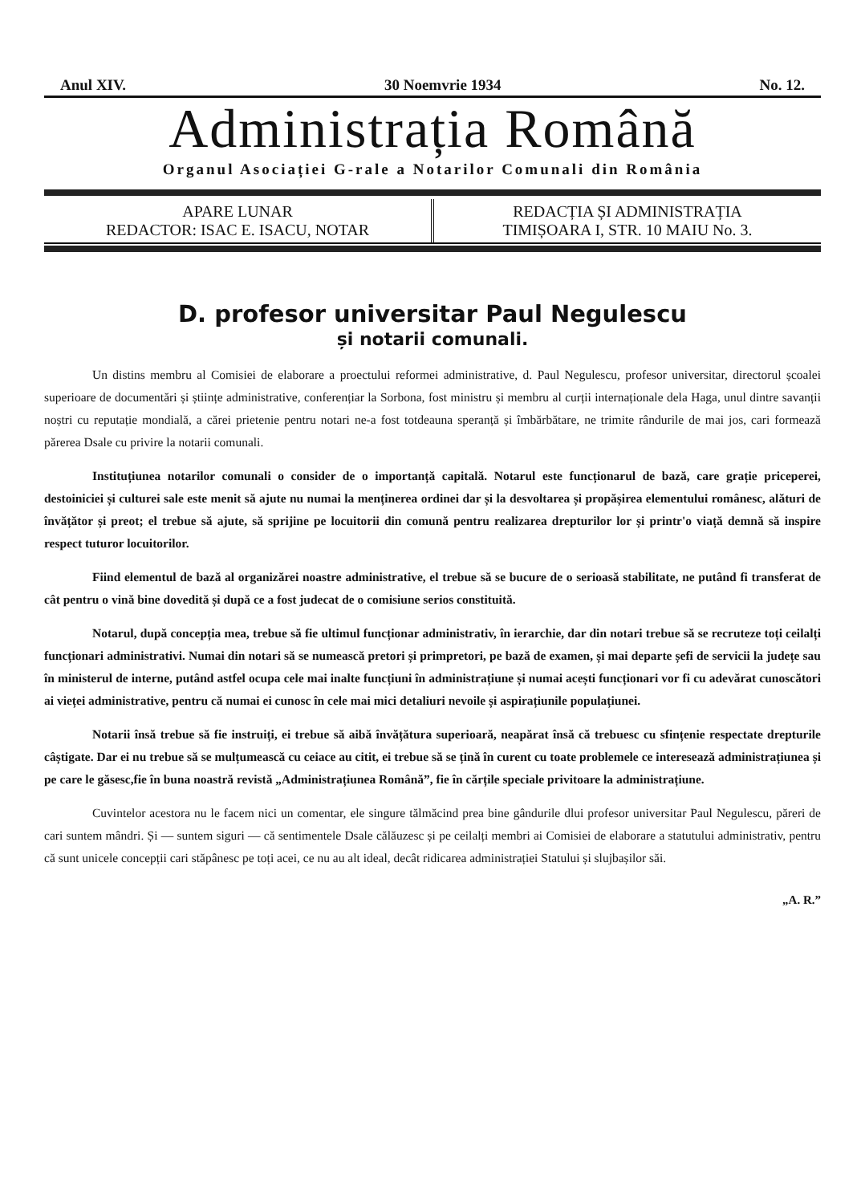Anul XIV. 30 Noemvrie 1934 No. 12.
Administrația Română
Organul Asociației G-rale a Notarilor Comunali din România
APARE LUNAR
REDACTOR: ISAC E. ISACU, NOTAR
REDACȚIA ȘI ADMINISTRAȚIA
TIMIȘOARA I, STR. 10 MAIU No. 3.
D. profesor universitar Paul Negulescu
și notarii comunali.
Un distins membru al Comisiei de elaborare a proectului reformei administrative, d. Paul Negulescu, profesor universitar, directorul școalei superioare de documentări și științe administrative, conferențiar la Sorbona, fost ministru și membru al curții internaționale dela Haga, unul dintre savanții noștri cu reputație mondială, a cărei prietenie pentru notari ne-a fost totdeauna speranță și îmbărbătare, ne trimite rândurile de mai jos, cari formează părerea Dsale cu privire la notarii comunali.
Instituțiunea notarilor comunali o consider de o importanță capitală. Notarul este funcționarul de bază, care grație priceperei, destoiniciei și culturei sale este menit să ajute nu numai la menținerea ordinei dar și la desvoltarea și propășirea elementului românesc, alături de învățător și preot; el trebue să ajute, să sprijine pe locuitorii din comună pentru realizarea drepturilor lor și printr'o viață demnă să inspire respect tuturor locuitorilor.
Fiind elementul de bază al organizărei noastre administrative, el trebue să se bucure de o serioasă stabilitate, ne putând fi transferat de cât pentru o vină bine dovedită și după ce a fost judecat de o comisiune serios constituită.
Notarul, după concepția mea, trebue să fie ultimul funcționar administrativ, în ierarchie, dar din notari trebue să se recruteze toți ceilalți funcționari administrativi. Numai din notari să se numească pretori și primpretori, pe bază de examen, și mai departe șefi de servicii la județe sau în ministerul de interne, putând astfel ocupa cele mai inalte funcțiuni în administrațiune și numai acești funcționari vor fi cu adevărat cunoscători ai vieței administrative, pentru că numai ei cunosc în cele mai mici detaliuri nevoile și aspirațiunile populațiunei.
Notarii însă trebue să fie instruiți, ei trebue să aibă învățătura superioară, neapărat însă că trebuesc cu sfințenie respectate drepturile câștigate. Dar ei nu trebue să se mulțumească cu ceiace au citit, ei trebue să se țină în curent cu toate problemele ce interesează administrațiunea și pe care le găsesc,fie în buna noastră revistă „Administrațiunea Română”, fie în cărțile speciale privitoare la administrațiune.
Cuvintelor acestora nu le facem nici un comentar, ele singure tălmăcind prea bine gândurile dlui profesor universitar Paul Negulescu, păreri de cari suntem mândri. Și — suntem siguri — că sentimentele Dsale călăuzesc și pe ceilalți membri ai Comisiei de elaborare a statutului administrativ, pentru că sunt unicele concepții cari stăpânesc pe toți acei, ce nu au alt ideal, decât ridicarea administrației Statului și slujbașilor săi.
„A. R.”